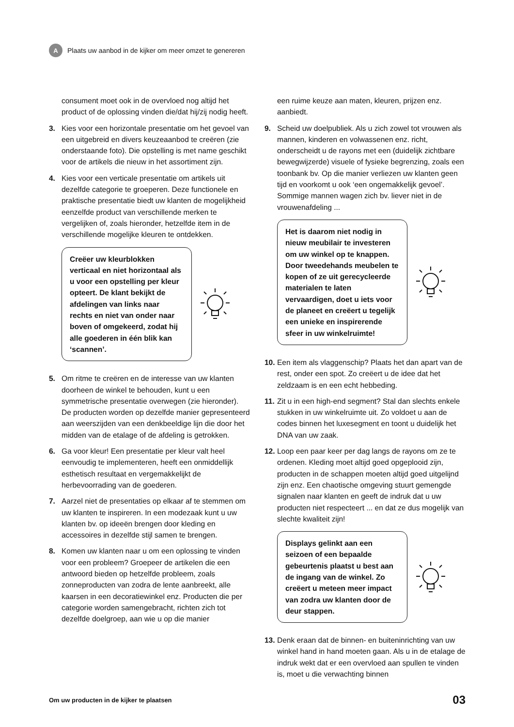A Plaats uw aanbod in de kijker om meer omzet te genereren
consument moet ook in de overvloed nog altijd het product of de oplossing vinden die/dat hij/zij nodig heeft.
3. Kies voor een horizontale presentatie om het gevoel van een uitgebreid en divers keuzeaanbod te creëren (zie onderstaande foto). Die opstelling is met name geschikt voor de artikels die nieuw in het assortiment zijn.
4. Kies voor een verticale presentatie om artikels uit dezelfde categorie te groeperen. Deze functionele en praktische presentatie biedt uw klanten de mogelijkheid eenzelfde product van verschillende merken te vergelijken of, zoals hieronder, hetzelfde item in de verschillende mogelijke kleuren te ontdekken.
Creëer uw kleurblokken verticaal en niet horizontaal als u voor een opstelling per kleur opteert. De klant bekijkt de afdelingen van links naar rechts en niet van onder naar boven of omgekeerd, zodat hij alle goederen in één blik kan ‘scannen’.
5. Om ritme te creëren en de interesse van uw klanten doorheen de winkel te behouden, kunt u een symmetrische presentatie overwegen (zie hieronder). De producten worden op dezelfde manier gepresenteerd aan weerszijden van een denkbeeldige lijn die door het midden van de etalage of de afdeling is getrokken.
6. Ga voor kleur! Een presentatie per kleur valt heel eenvoudig te implementeren, heeft een onmiddellijk esthetisch resultaat en vergemakkelijkt de herbevoorrading van de goederen.
7. Aarzel niet de presentaties op elkaar af te stemmen om uw klanten te inspireren. In een modezaak kunt u uw klanten bv. op ideeën brengen door kleding en accessoires in dezelfde stijl samen te brengen.
8. Komen uw klanten naar u om een oplossing te vinden voor een probleem? Groepeer de artikelen die een antwoord bieden op hetzelfde probleem, zoals zonneproducten van zodra de lente aanbreekt, alle kaarsen in een decoratiewinkel enz. Producten die per categorie worden samengebracht, richten zich tot dezelfde doelgroep, aan wie u op die manier
een ruime keuze aan maten, kleuren, prijzen enz. aanbiedt.
9. Scheid uw doelpubliek. Als u zich zowel tot vrouwen als mannen, kinderen en volwassenen enz. richt, onderscheidt u de rayons met een (duidelijk zichtbare bewegwijzerde) visuele of fysieke begrenzing, zoals een toonbank bv. Op die manier verliezen uw klanten geen tijd en voorkomt u ook ‘een ongemakkelijk gevoel’. Sommige mannen wagen zich bv. liever niet in de vrouwenafdeling ...
Het is daarom niet nodig in nieuw meubilair te investeren om uw winkel op te knappen. Door tweedehands meubelen te kopen of ze uit gerecycleerde materialen te laten vervaardigen, doet u iets voor de planeet en creëert u tegelijk een unieke en inspirerende sfeer in uw winkelruimte!
10. Een item als vlaggenschip? Plaats het dan apart van de rest, onder een spot. Zo creëert u de idee dat het zeldzaam is en een echt hebbeding.
11. Zit u in een high-end segment? Stal dan slechts enkele stukken in uw winkelruimte uit. Zo voldoet u aan de codes binnen het luxesegment en toont u duidelijk het DNA van uw zaak.
12. Loop een paar keer per dag langs de rayons om ze te ordenen. Kleding moet altijd goed opgeplooid zijn, producten in de schappen moeten altijd goed uitgelijnd zijn enz. Een chaotische omgeving stuurt gemengde signalen naar klanten en geeft de indruk dat u uw producten niet respecteert ... en dat ze dus mogelijk van slechte kwaliteit zijn!
Displays gelinkt aan een seizoen of een bepaalde gebeurtenis plaatst u best aan de ingang van de winkel. Zo creëert u meteen meer impact van zodra uw klanten door de deur stappen.
13. Denk eraan dat de binnen- en buiteninrichting van uw winkel hand in hand moeten gaan. Als u in de etalage de indruk wekt dat er een overvloed aan spullen te vinden is, moet u die verwachting binnen
Om uw producten in de kijker te plaatsen 03